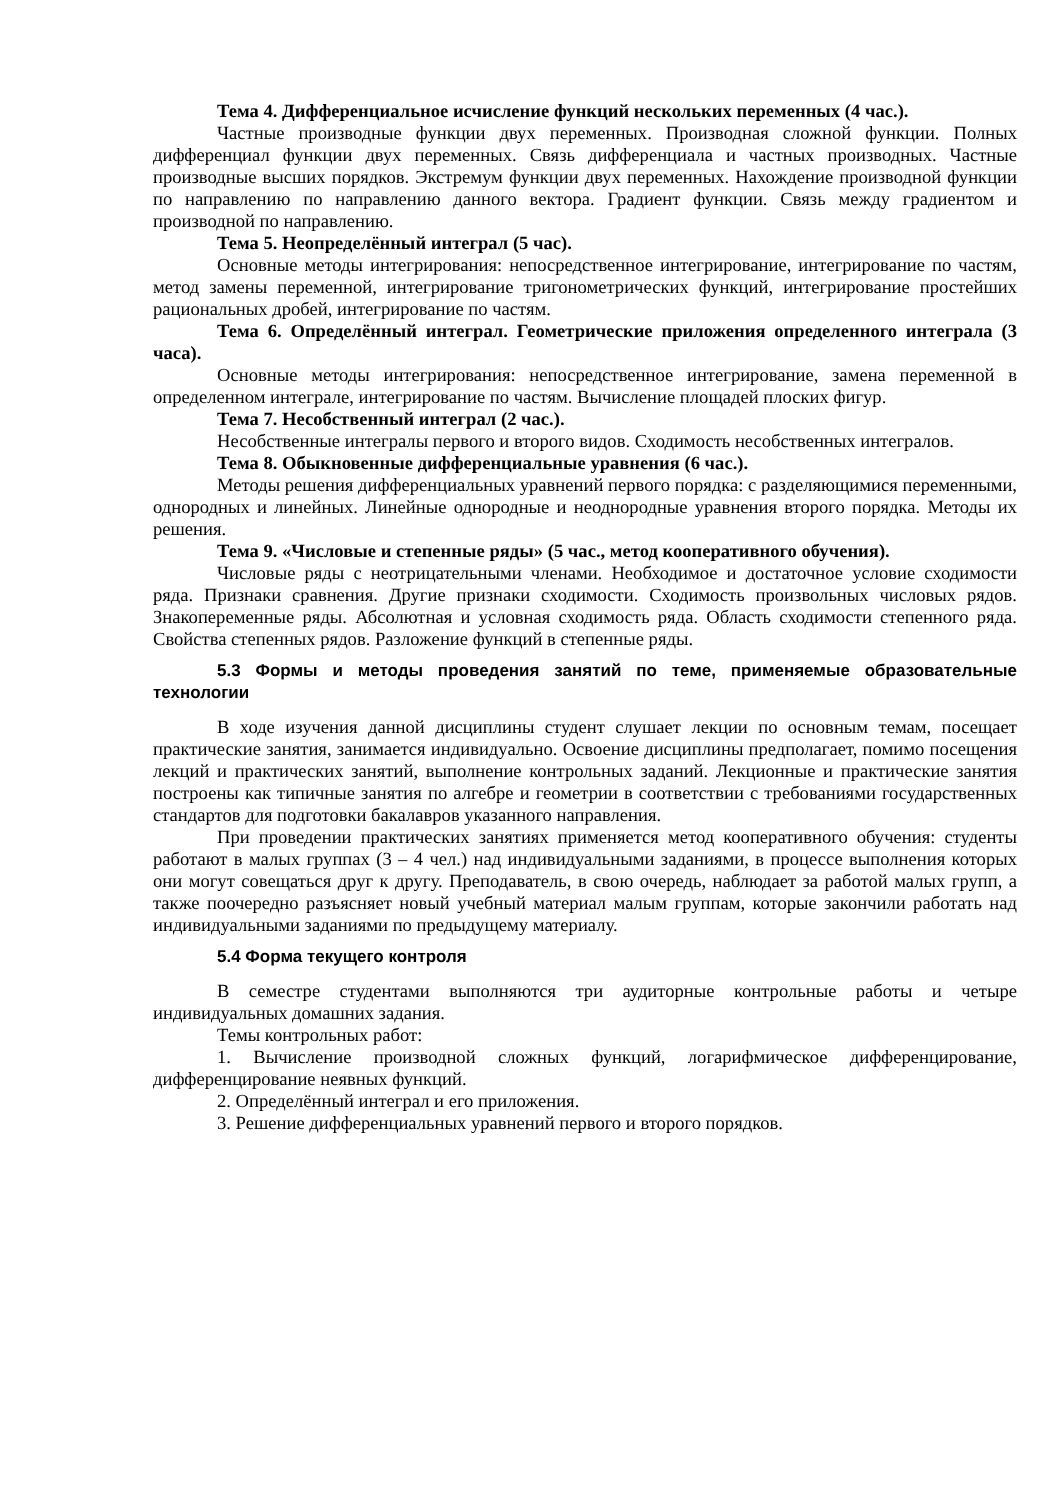Тема 4. Дифференциальное исчисление функций нескольких переменных (4 час.).
Частные производные функции двух переменных. Производная сложной функции. Полных дифференциал функции двух переменных. Связь дифференциала и частных производных. Частные производные высших порядков. Экстремум функции двух переменных. Нахождение производной функции по направлению по направлению данного вектора. Градиент функции. Связь между градиентом и производной по направлению.
Тема 5. Неопределённый интеграл (5 час).
Основные методы интегрирования: непосредственное интегрирование, интегрирование по частям, метод замены переменной, интегрирование тригонометрических функций, интегрирование простейших рациональных дробей, интегрирование по частям.
Тема 6. Определённый интеграл. Геометрические приложения определенного интеграла (3 часа).
Основные методы интегрирования: непосредственное интегрирование, замена переменной в определенном интеграле, интегрирование по частям. Вычисление площадей плоских фигур.
Тема 7. Несобственный интеграл (2 час.).
Несобственные интегралы первого и второго видов. Сходимость несобственных интегралов.
Тема 8. Обыкновенные дифференциальные уравнения (6 час.).
Методы решения дифференциальных уравнений первого порядка: с разделяющимися переменными, однородных и линейных. Линейные однородные и неоднородные уравнения второго порядка. Методы их решения.
Тема 9. «Числовые и степенные ряды» (5 час., метод кооперативного обучения).
Числовые ряды с неотрицательными членами. Необходимое и достаточное условие сходимости ряда. Признаки сравнения. Другие признаки сходимости. Сходимость произвольных числовых рядов. Знакопеременные ряды. Абсолютная и условная сходимость ряда. Область сходимости степенного ряда. Свойства степенных рядов. Разложение функций в степенные ряды.
5.3 Формы и методы проведения занятий по теме, применяемые образовательные технологии
В ходе изучения данной дисциплины студент слушает лекции по основным темам, посещает практические занятия, занимается индивидуально. Освоение дисциплины предполагает, помимо посещения лекций и практических занятий, выполнение контрольных заданий. Лекционные и практические занятия построены как типичные занятия по алгебре и геометрии в соответствии с требованиями государственных стандартов для подготовки бакалавров указанного направления.
При проведении практических занятиях применяется метод кооперативного обучения: студенты работают в малых группах (3 – 4 чел.) над индивидуальными заданиями, в процессе выполнения которых они могут совещаться друг к другу. Преподаватель, в свою очередь, наблюдает за работой малых групп, а также поочередно разъясняет новый учебный материал малым группам, которые закончили работать над индивидуальными заданиями по предыдущему материалу.
5.4 Форма текущего контроля
В семестре студентами выполняются три аудиторные контрольные работы и четыре индивидуальных домашних задания.
Темы контрольных работ:
1. Вычисление производной сложных функций, логарифмическое дифференцирование, дифференцирование неявных функций.
2. Определённый интеграл и его приложения.
3. Решение дифференциальных уравнений первого и второго порядков.